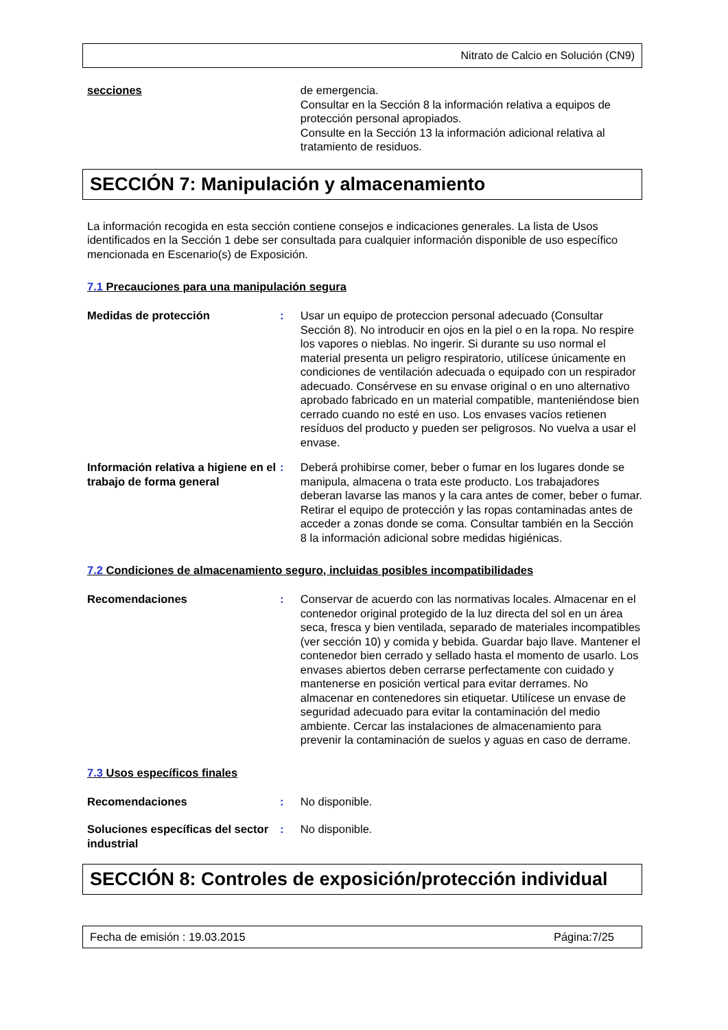Nitrato de Calcio en Solución (CN9)
secciones de emergencia.
Consultar en la Sección 8 la información relativa a equipos de protección personal apropiados.
Consulte en la Sección 13 la información adicional relativa al tratamiento de residuos.
SECCIÓN 7: Manipulación y almacenamiento
La información recogida en esta sección contiene consejos e indicaciones generales. La lista de Usos identificados en la Sección 1 debe ser consultada para cualquier información disponible de uso específico mencionada en Escenario(s) de Exposición.
7.1 Precauciones para una manipulación segura
Medidas de protección : Usar un equipo de proteccion personal adecuado (Consultar Sección 8). No introducir en ojos en la piel o en la ropa. No respire los vapores o nieblas. No ingerir. Si durante su uso normal el material presenta un peligro respiratorio, utilícese únicamente en condiciones de ventilación adecuada o equipado con un respirador adecuado. Consérvese en su envase original o en uno alternativo aprobado fabricado en un material compatible, manteniéndose bien cerrado cuando no esté en uso. Los envases vacíos retienen resíduos del producto y pueden ser peligrosos. No vuelva a usar el envase.
Información relativa a higiene en el trabajo de forma general
: Deberá prohibirse comer, beber o fumar en los lugares donde se manipula, almacena o trata este producto. Los trabajadores deberan lavarse las manos y la cara antes de comer, beber o fumar. Retirar el equipo de protección y las ropas contaminadas antes de acceder a zonas donde se coma. Consultar también en la Sección 8 la información adicional sobre medidas higiénicas.
7.2 Condiciones de almacenamiento seguro, incluidas posibles incompatibilidades
Recomendaciones : Conservar de acuerdo con las normativas locales. Almacenar en el contenedor original protegido de la luz directa del sol en un área seca, fresca y bien ventilada, separado de materiales incompatibles (ver sección 10) y comida y bebida. Guardar bajo llave. Mantener el contenedor bien cerrado y sellado hasta el momento de usarlo. Los envases abiertos deben cerrarse perfectamente con cuidado y mantenerse en posición vertical para evitar derrames. No almacenar en contenedores sin etiquetar. Utilícese un envase de seguridad adecuado para evitar la contaminación del medio ambiente. Cercar las instalaciones de almacenamiento para prevenir la contaminación de suelos y aguas en caso de derrame.
7.3 Usos específicos finales
Recomendaciones : No disponible.
Soluciones específicas del sector industrial
: No disponible.
SECCIÓN 8: Controles de exposición/protección individual
Fecha de emisión : 19.03.2015 Página:7/25